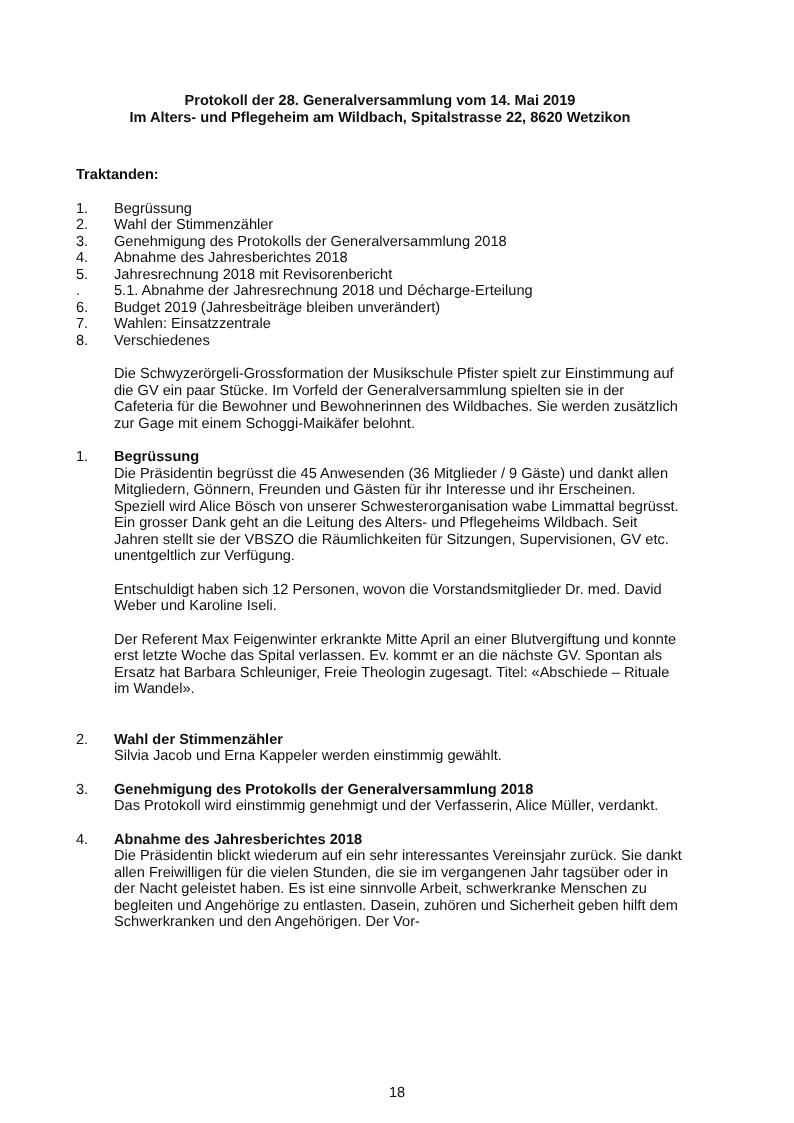Protokoll der 28. Generalversammlung vom 14. Mai 2019
Im Alters- und Pflegeheim am Wildbach, Spitalstrasse 22, 8620 Wetzikon
Traktanden:
1. Begrüssung
2. Wahl der Stimmenzähler
3. Genehmigung des Protokolls der Generalversammlung 2018
4. Abnahme des Jahresberichtes 2018
5. Jahresrechnung 2018 mit Revisorenbericht
. 5.1. Abnahme der Jahresrechnung 2018 und Décharge-Erteilung
6. Budget 2019 (Jahresbeiträge bleiben unverändert)
7. Wahlen: Einsatzzentrale
8. Verschiedenes
Die Schwyzerörgeli-Grossformation der Musikschule Pfister spielt zur Einstimmung auf die GV ein paar Stücke. Im Vorfeld der Generalversammlung spielten sie in der Cafeteria für die Bewohner und Bewohnerinnen des Wildbaches. Sie werden zusätzlich zur Gage mit einem Schoggi-Maikäfer belohnt.
1. Begrüssung
Die Präsidentin begrüsst die 45 Anwesenden (36 Mitglieder / 9 Gäste) und dankt allen Mitgliedern, Gönnern, Freunden und Gästen für ihr Interesse und ihr Erscheinen. Speziell wird Alice Bösch von unserer Schwesterorganisation wabe Limmattal begrüsst. Ein grosser Dank geht an die Leitung des Alters- und Pflegeheims Wildbach. Seit Jahren stellt sie der VBSZO die Räumlichkeiten für Sitzungen, Supervisionen, GV etc. unentgeltlich zur Verfügung.
Entschuldigt haben sich 12 Personen, wovon die Vorstandsmitglieder Dr. med. David Weber und Karoline Iseli.
Der Referent Max Feigenwinter erkrankte Mitte April an einer Blutvergiftung und konnte erst letzte Woche das Spital verlassen. Ev. kommt er an die nächste GV. Spontan als Ersatz hat Barbara Schleuniger, Freie Theologin zugesagt. Titel: «Abschiede – Rituale im Wandel».
2. Wahl der Stimmenzähler
Silvia Jacob und Erna Kappeler werden einstimmig gewählt.
3. Genehmigung des Protokolls der Generalversammlung 2018
Das Protokoll wird einstimmig genehmigt und der Verfasserin, Alice Müller, verdankt.
4. Abnahme des Jahresberichtes 2018
Die Präsidentin blickt wiederum auf ein sehr interessantes Vereinsjahr zurück. Sie dankt allen Freiwilligen für die vielen Stunden, die sie im vergangenen Jahr tagsüber oder in der Nacht geleistet haben. Es ist eine sinnvolle Arbeit, schwerkranke Menschen zu begleiten und Angehörige zu entlasten. Dasein, zuhören und Sicherheit geben hilft dem Schwerkranken und den Angehörigen. Der Vor-
18